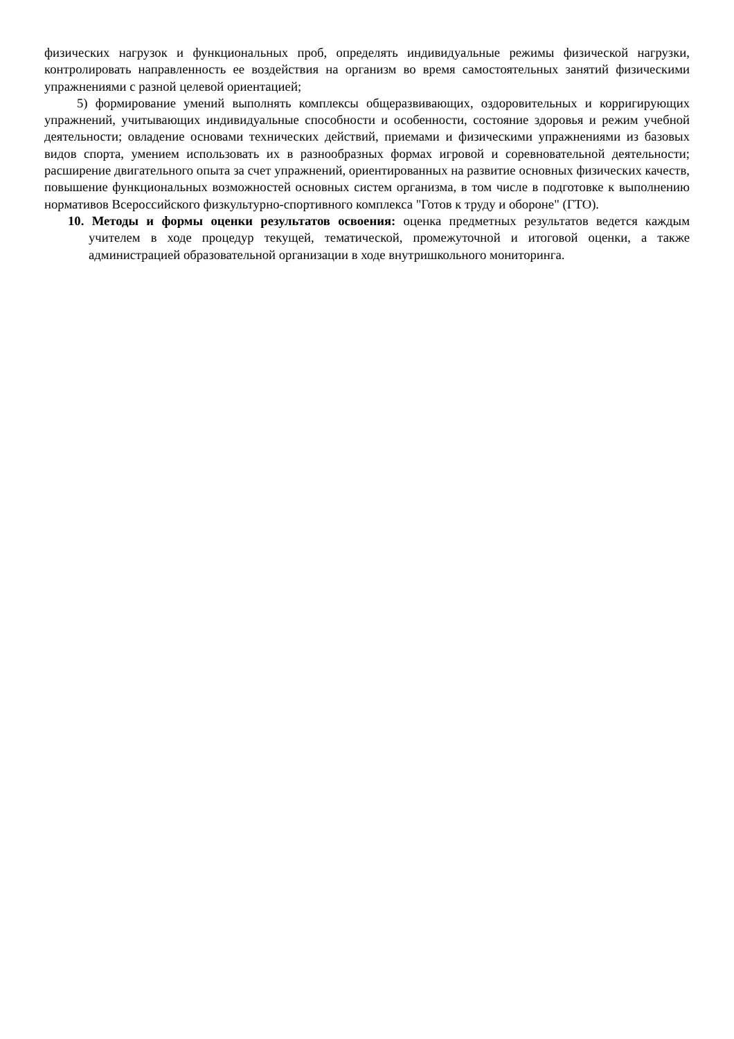физических нагрузок и функциональных проб, определять индивидуальные режимы физической нагрузки, контролировать направленность ее воздействия на организм во время самостоятельных занятий физическими упражнениями с разной целевой ориентацией;
5) формирование умений выполнять комплексы общеразвивающих, оздоровительных и корригирующих упражнений, учитывающих индивидуальные способности и особенности, состояние здоровья и режим учебной деятельности; овладение основами технических действий, приемами и физическими упражнениями из базовых видов спорта, умением использовать их в разнообразных формах игровой и соревновательной деятельности; расширение двигательного опыта за счет упражнений, ориентированных на развитие основных физических качеств, повышение функциональных возможностей основных систем организма, в том числе в подготовке к выполнению нормативов Всероссийского физкультурно-спортивного комплекса "Готов к труду и обороне" (ГТО).
10. Методы и формы оценки результатов освоения: оценка предметных результатов ведется каждым учителем в ходе процедур текущей, тематической, промежуточной и итоговой оценки, а также администрацией образовательной организации в ходе внутришкольного мониторинга.